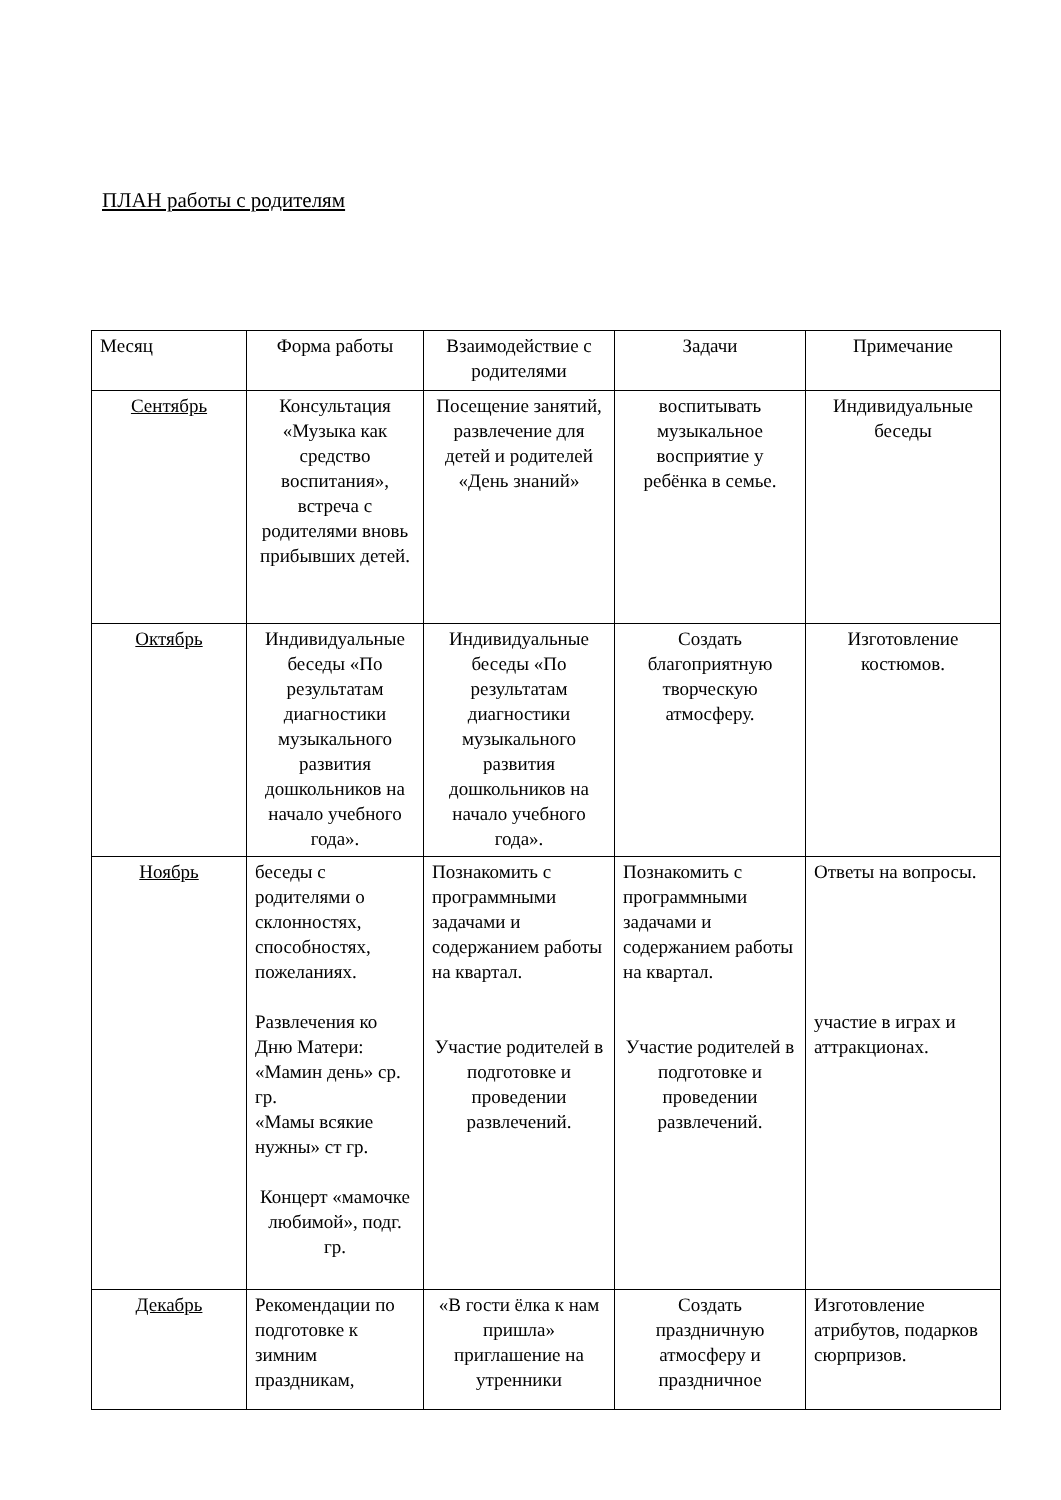ПЛАН работы с родителям
| Месяц | Форма работы | Взаимодействие с родителями | Задачи | Примечание |
| Сентябрь | Консультация «Музыка как средство воспитания», встреча с родителями вновь прибывших детей. | Посещение занятий, развлечение для детей и родителей «День знаний» | воспитывать музыкальное восприятие у ребёнка в семье. | Индивидуальные беседы |
| Октябрь | Индивидуальные беседы «По результатам диагностики музыкального развития дошкольников на начало учебного года». | Индивидуальные беседы «По результатам диагностики музыкального развития дошкольников на начало учебного года». | Создать благоприятную творческую атмосферу. | Изготовление костюмов. |
| Ноябрь | беседы с родителями о склонностях, способностях, пожеланиях. Развлечения ко Дню Матери: «Мамин день» ср. гр. «Мамы всякие нужны» ст гр. Концерт «мамочке любимой», подг. гр. | Познакомить с программными задачами и содержанием работы на квартал. Участие родителей в подготовке и проведении развлечений. | Познакомить с программными задачами и содержанием работы на квартал. Участие родителей в подготовке и проведении развлечений. | Ответы на вопросы. участие в играх и аттракционах. |
| Декабрь | Рекомендации по подготовке к зимним праздникам, | «В гости ёлка к нам пришла» приглашение на утренники | Создать праздничную атмосферу и праздничное | Изготовление атрибутов, подарков сюрпризов. |